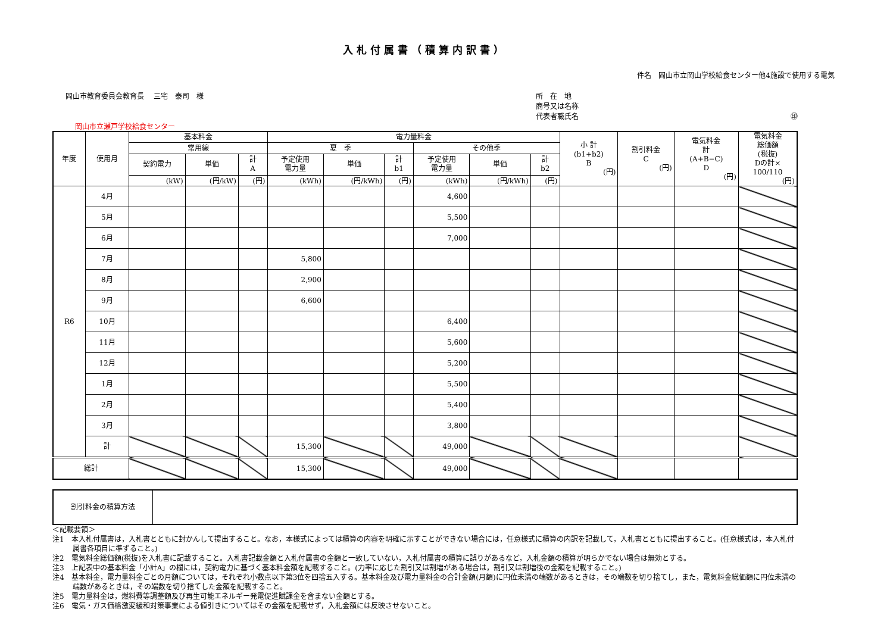入札付属書（積算内訳書）
件名　岡山市立岡山学校給食センター他4施設で使用する電気
岡山市教育委員会教育長　 三宅　泰司　様
所　在　地
商号又は名称
代表者職氏名 ㊞
岡山市立瀬戸学校給食センター
| 年度 | 使用月 | 基本料金 | | | 電力量料金 | | | | | | 小 計 (b1+b2) B (円) | 割引料金 C (円) | 電気料金 計 (A+B−C) D (円) | 電気料金 総価額 (税抜) Dの計× 100/110 (円) |
| --- | --- | --- | --- | --- | --- | --- | --- | --- | --- | --- | --- | --- | --- | --- |
| | | 常用線 | | | 夏 季 | | | その他季 | | | | | | |
| | | 契約電力 | 単価 | 計 A | 予定使用 電力量 | 単価 | 計 b1 | 予定使用 電力量 | 単価 | 計 b2 | | | | |
| | | (kW) | (円/kW) | (円) | (kWh) | (円/kWh) | (円) | (kWh) | (円/kWh) | (円) | | | | |
| R6 | 4月 | | | | | | | 4,600 | | | | | | |
| | 5月 | | | | | | | 5,500 | | | | | | |
| | 6月 | | | | | | | 7,000 | | | | | | |
| | 7月 | | | | 5,800 | | | | | | | | | |
| | 8月 | | | | 2,900 | | | | | | | | | |
| | 9月 | | | | 6,600 | | | | | | | | | |
| | 10月 | | | | | | | 6,400 | | | | | | |
| | 11月 | | | | | | | 5,600 | | | | | | |
| | 12月 | | | | | | | 5,200 | | | | | | |
| | 1月 | | | | | | | 5,500 | | | | | | |
| | 2月 | | | | | | | 5,400 | | | | | | |
| | 3月 | | | | | | | 3,800 | | | | | | |
| | 計 | | | | 15,300 | | | 49,000 | | | | | | |
| 総計 | | | | | 15,300 | | | 49,000 | | | | | | |
| 割引料金の積算方法 | |
＜記載要領＞
注1　本入札付属書は，入札書とともに封かんして提出すること。なお，本様式によっては積算の内容を明確に示すことができない場合には，任意様式に積算の内訳を記載して，入札書とともに提出すること。(任意様式は，本入札付属書各項目に準ずること。)
注2　電気料金総価額(税抜)を入札書に記載すること。入札書記載金額と入札付属書の金額と一致していない，入札付属書の積算に誤りがあるなど，入札金額の積算が明らかでない場合は無効とする。
注3　上記表中の基本料金「小計A」の欄には，契約電力に基づく基本料金額を記載すること。(力率に応じた割引又は割増がある場合は，割引又は割増後の金額を記載すること。)
注4　基本料金，電力量料金ごとの月額については，それぞれ小数点以下第3位を四捨五入する。基本料金及び電力量料金の合計金額(月額)に円位未満の端数があるときは，その端数を切り捨てし，また，電気料金総価額に円位未満の端数があるときは，その端数を切り捨てした金額を記載すること。
注5　電力量料金は，燃料費等調整額及び再生可能エネルギー発電促進賦課金を含まない金額とする。
注6　電気・ガス価格激変緩和対策事業による値引きについてはその金額を記載せず，入札金額には反映させないこと。